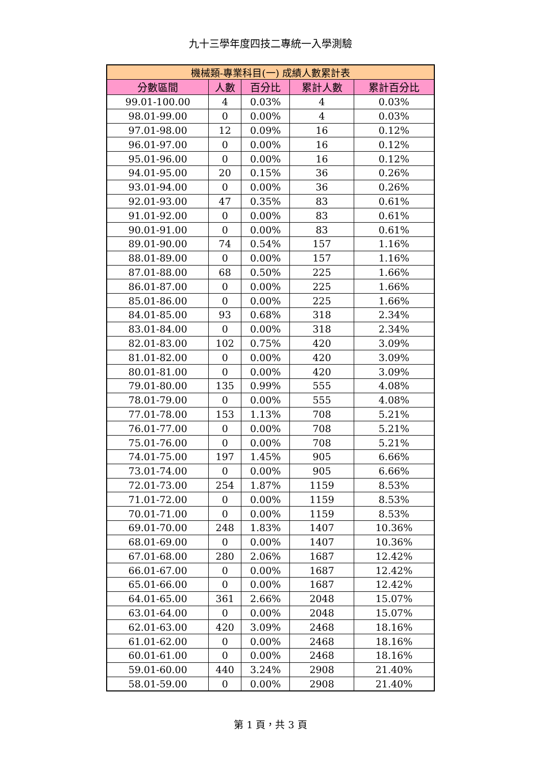九十三學年度四技二專統一入學測驗
| 機械類-專業科目(一) 成績人數累計表 | | | | |
| --- | --- | --- | --- | --- |
| 分數區間 | 人數 | 百分比 | 累計人數 | 累計百分比 |
| 99.01-100.00 | 4 | 0.03% | 4 | 0.03% |
| 98.01-99.00 | 0 | 0.00% | 4 | 0.03% |
| 97.01-98.00 | 12 | 0.09% | 16 | 0.12% |
| 96.01-97.00 | 0 | 0.00% | 16 | 0.12% |
| 95.01-96.00 | 0 | 0.00% | 16 | 0.12% |
| 94.01-95.00 | 20 | 0.15% | 36 | 0.26% |
| 93.01-94.00 | 0 | 0.00% | 36 | 0.26% |
| 92.01-93.00 | 47 | 0.35% | 83 | 0.61% |
| 91.01-92.00 | 0 | 0.00% | 83 | 0.61% |
| 90.01-91.00 | 0 | 0.00% | 83 | 0.61% |
| 89.01-90.00 | 74 | 0.54% | 157 | 1.16% |
| 88.01-89.00 | 0 | 0.00% | 157 | 1.16% |
| 87.01-88.00 | 68 | 0.50% | 225 | 1.66% |
| 86.01-87.00 | 0 | 0.00% | 225 | 1.66% |
| 85.01-86.00 | 0 | 0.00% | 225 | 1.66% |
| 84.01-85.00 | 93 | 0.68% | 318 | 2.34% |
| 83.01-84.00 | 0 | 0.00% | 318 | 2.34% |
| 82.01-83.00 | 102 | 0.75% | 420 | 3.09% |
| 81.01-82.00 | 0 | 0.00% | 420 | 3.09% |
| 80.01-81.00 | 0 | 0.00% | 420 | 3.09% |
| 79.01-80.00 | 135 | 0.99% | 555 | 4.08% |
| 78.01-79.00 | 0 | 0.00% | 555 | 4.08% |
| 77.01-78.00 | 153 | 1.13% | 708 | 5.21% |
| 76.01-77.00 | 0 | 0.00% | 708 | 5.21% |
| 75.01-76.00 | 0 | 0.00% | 708 | 5.21% |
| 74.01-75.00 | 197 | 1.45% | 905 | 6.66% |
| 73.01-74.00 | 0 | 0.00% | 905 | 6.66% |
| 72.01-73.00 | 254 | 1.87% | 1159 | 8.53% |
| 71.01-72.00 | 0 | 0.00% | 1159 | 8.53% |
| 70.01-71.00 | 0 | 0.00% | 1159 | 8.53% |
| 69.01-70.00 | 248 | 1.83% | 1407 | 10.36% |
| 68.01-69.00 | 0 | 0.00% | 1407 | 10.36% |
| 67.01-68.00 | 280 | 2.06% | 1687 | 12.42% |
| 66.01-67.00 | 0 | 0.00% | 1687 | 12.42% |
| 65.01-66.00 | 0 | 0.00% | 1687 | 12.42% |
| 64.01-65.00 | 361 | 2.66% | 2048 | 15.07% |
| 63.01-64.00 | 0 | 0.00% | 2048 | 15.07% |
| 62.01-63.00 | 420 | 3.09% | 2468 | 18.16% |
| 61.01-62.00 | 0 | 0.00% | 2468 | 18.16% |
| 60.01-61.00 | 0 | 0.00% | 2468 | 18.16% |
| 59.01-60.00 | 440 | 3.24% | 2908 | 21.40% |
| 58.01-59.00 | 0 | 0.00% | 2908 | 21.40% |
第 1 頁，共 3 頁